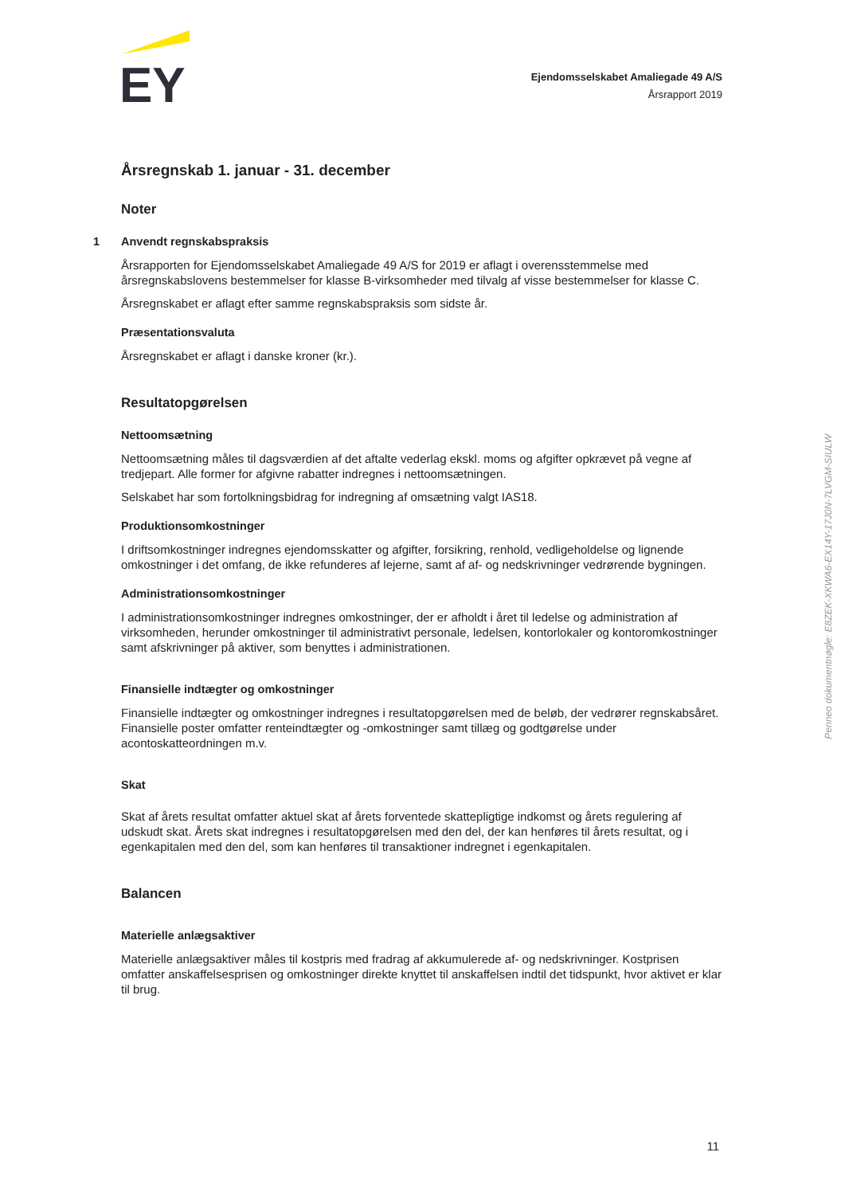EY
Ejendomsselskabet Amaliegade 49 A/S
Årsrapport 2019
Årsregnskab 1. januar - 31. december
Noter
1 Anvendt regnskabspraksis
Årsrapporten for Ejendomsselskabet Amaliegade 49 A/S for 2019 er aflagt i overensstemmelse med årsregnskabslovens bestemmelser for klasse B-virksomheder med tilvalg af visse bestemmelser for klasse C.
Årsregnskabet er aflagt efter samme regnskabspraksis som sidste år.
Præsentationsvaluta
Årsregnskabet er aflagt i danske kroner (kr.).
Resultatopgørelsen
Nettoomsætning
Nettoomsætning måles til dagsværdien af det aftalte vederlag ekskl. moms og afgifter opkrævet på vegne af tredjepart. Alle former for afgivne rabatter indregnes i nettoomsætningen.
Selskabet har som fortolkningsbidrag for indregning af omsætning valgt IAS18.
Produktionsomkostninger
I driftsomkostninger indregnes ejendomsskatter og afgifter, forsikring, renhold, vedligeholdelse og lignende omkostninger i det omfang, de ikke refunderes af lejerne, samt af af- og nedskrivninger vedrørende bygningen.
Administrationsomkostninger
I administrationsomkostninger indregnes omkostninger, der er afholdt i året til ledelse og administration af virksomheden, herunder omkostninger til administrativt personale, ledelsen, kontorlokaler og kontoromkostninger samt afskrivninger på aktiver, som benyttes i administrationen.
Finansielle indtægter og omkostninger
Finansielle indtægter og omkostninger indregnes i resultatopgørelsen med de beløb, der vedrører regnskabsåret. Finansielle poster omfatter renteindtægter og -omkostninger samt tillæg og godtgørelse under acontoskatteordningen m.v.
Skat
Skat af årets resultat omfatter aktuel skat af årets forventede skattepligtige indkomst og årets regulering af udskudt skat. Årets skat indregnes i resultatopgørelsen med den del, der kan henføres til årets resultat, og i egenkapitalen med den del, som kan henføres til transaktioner indregnet i egenkapitalen.
Balancen
Materielle anlægsaktiver
Materielle anlægsaktiver måles til kostpris med fradrag af akkumulerede af- og nedskrivninger. Kostprisen omfatter anskaffelsesprisen og omkostninger direkte knyttet til anskaffelsen indtil det tidspunkt, hvor aktivet er klar til brug.
Penneo dokumentnøgle: E8ZEK-XKWA6-EX14Y-17J0N-7LVGM-SIULW
11